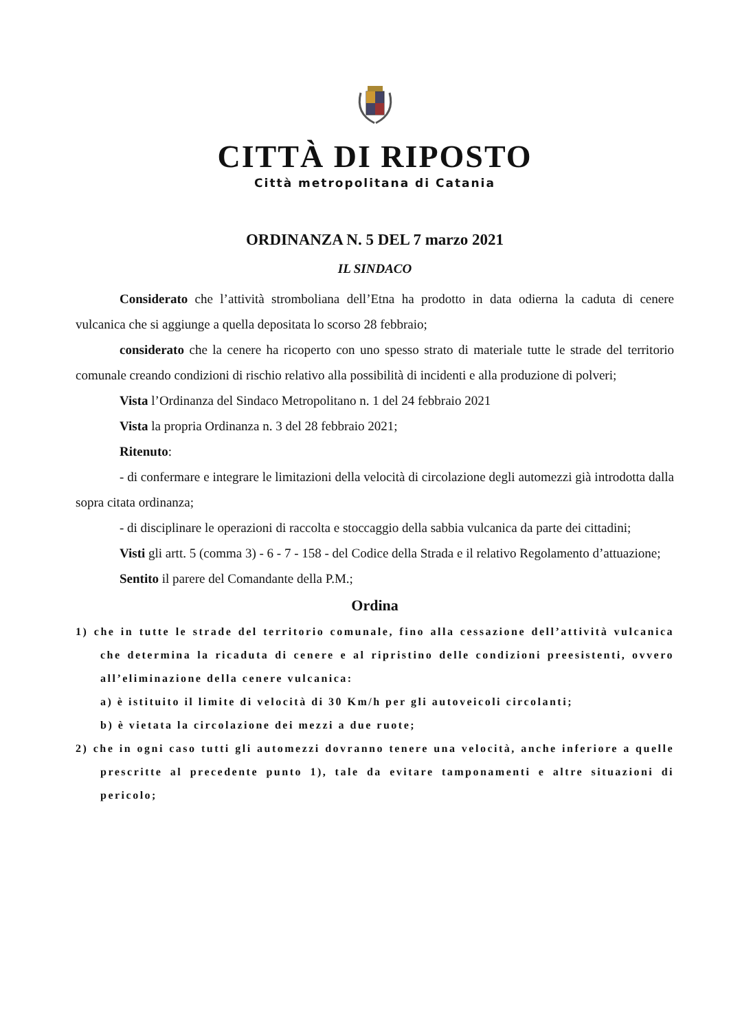CITTÀ DI RIPOSTO
Città metropolitana di Catania
ORDINANZA N. 5 DEL 7 marzo 2021
IL SINDACO
Considerato che l’attività stromboliana dell’Etna ha prodotto in data odierna la caduta di cenere vulcanica che si aggiunge a quella depositata lo scorso 28 febbraio;
considerato che la cenere ha ricoperto con uno spesso strato di materiale tutte le strade del territorio comunale creando condizioni di rischio relativo alla possibilità di incidenti e alla produzione di polveri;
Vista l’Ordinanza del Sindaco Metropolitano n. 1 del 24 febbraio 2021
Vista la propria Ordinanza n. 3 del 28 febbraio 2021;
Ritenuto:
- di confermare e integrare le limitazioni della velocità di circolazione degli automezzi già introdotta dalla sopra citata ordinanza;
- di disciplinare le operazioni di raccolta e stoccaggio della sabbia vulcanica da parte dei cittadini;
Visti gli artt. 5 (comma 3) - 6 - 7 - 158 - del Codice della Strada e il relativo Regolamento d’attuazione;
Sentito il parere del Comandante della P.M.;
Ordina
1) che in tutte le strade del territorio comunale, fino alla cessazione dell’attività vulcanica che determina la ricaduta di cenere e al ripristino delle condizioni preesistenti, ovvero all’eliminazione della cenere vulcanica:
a) è istituito il limite di velocità di 30 Km/h per gli autoveicoli circolanti;
b) è vietata la circolazione dei mezzi a due ruote;
2) che in ogni caso tutti gli automezzi dovranno tenere una velocità, anche inferiore a quelle prescritte al precedente punto 1), tale da evitare tamponamenti e altre situazioni di pericolo;